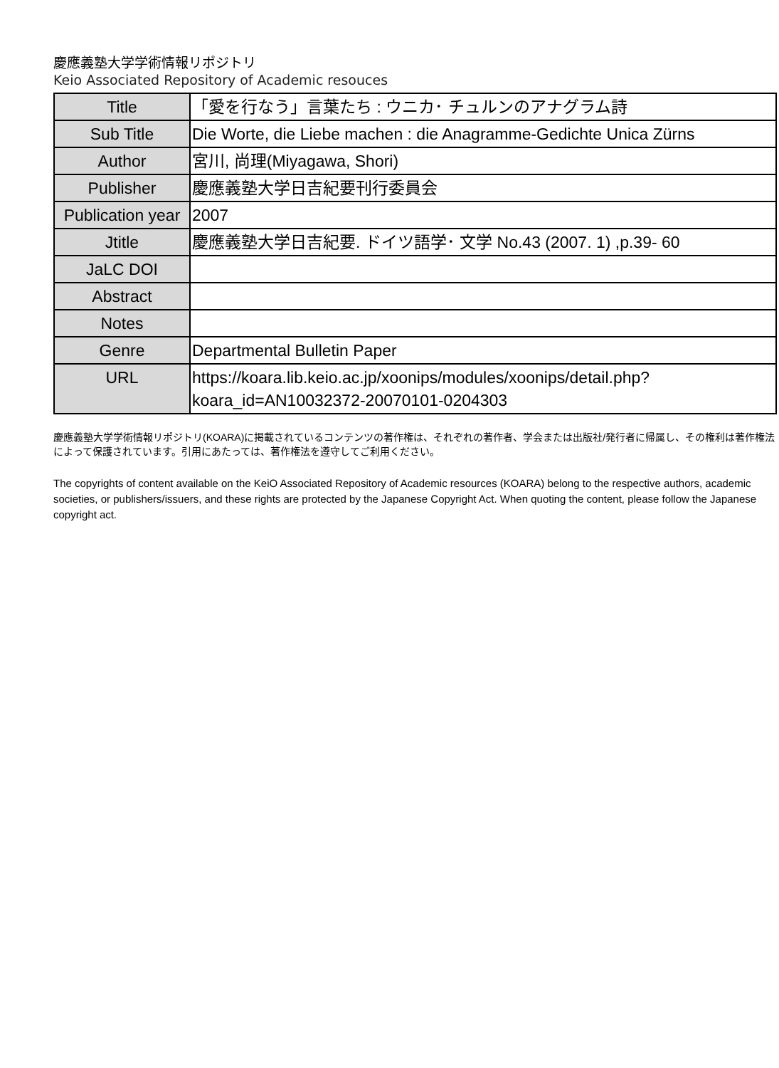慶應義塾大学学術情報リポジトリ
Keio Associated Repository of Academic resouces
| Title | 「愛を行なう」言葉たち : ウニカ･ チュルンのアナグラム詩 |
| Sub Title | Die Worte, die Liebe machen : die Anagramme-Gedichte Unica Zürns |
| Author | 宮川, 尚理(Miyagawa, Shori) |
| Publisher | 慶應義塾大学日吉紀要刊行委員会 |
| Publication year | 2007 |
| Jtitle | 慶應義塾大学日吉紀要. ドイツ語学･ 文学 No.43 (2007. 1) ,p.39- 60 |
| JaLC DOI | |
| Abstract | |
| Notes | |
| Genre | Departmental Bulletin Paper |
| URL | https://koara.lib.keio.ac.jp/xoonips/modules/xoonips/detail.php?koara_id=AN10032372-20070101-0204303 |
慶應義塾大学学術情報リポジトリ(KOARA)に掲載されているコンテンツの著作権は、それぞれの著作者、学会または出版社/発行者に帰属し、その権利は著作権法によって保護されています。引用にあたっては、著作権法を遵守してご利用ください。
The copyrights of content available on the KeiO Associated Repository of Academic resources (KOARA) belong to the respective authors, academic societies, or publishers/issuers, and these rights are protected by the Japanese Copyright Act. When quoting the content, please follow the Japanese copyright act.